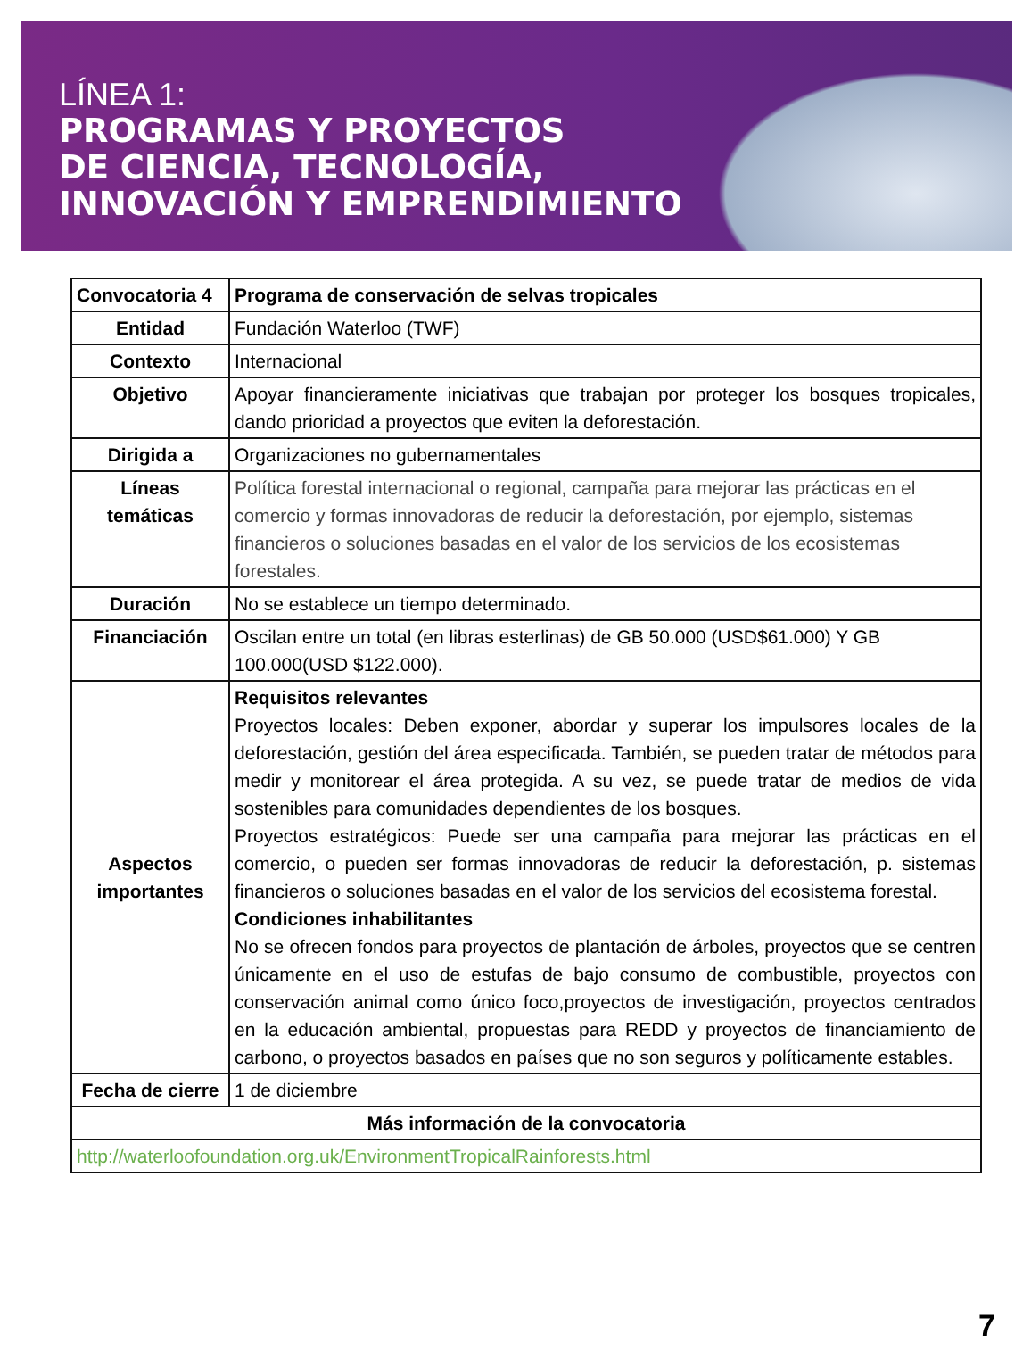LÍNEA 1:
PROGRAMAS Y PROYECTOS
DE CIENCIA, TECNOLOGÍA,
INNOVACIÓN Y EMPRENDIMIENTO
| Convocatoria 4 | Programa de conservación de selvas tropicales |
| Entidad | Fundación Waterloo (TWF) |
| Contexto | Internacional |
| Objetivo | Apoyar financieramente iniciativas que trabajan por proteger los bosques tropicales, dando prioridad a proyectos que eviten la deforestación. |
| Dirigida a | Organizaciones no gubernamentales |
| Líneas temáticas | Política forestal internacional o regional, campaña para mejorar las prácticas en el comercio y formas innovadoras de reducir la deforestación, por ejemplo, sistemas financieros o soluciones basadas en el valor de los servicios de los ecosistemas forestales. |
| Duración | No se establece un tiempo determinado. |
| Financiación | Oscilan entre un total (en libras esterlinas) de GB 50.000 (USD$61.000) Y GB 100.000(USD $122.000). |
| Aspectos importantes | Requisitos relevantes Proyectos locales: Deben exponer, abordar y superar los impulsores locales de la deforestación, gestión del área especificada. También, se pueden tratar de métodos para medir y monitorear el área protegida. A su vez, se puede tratar de medios de vida sostenibles para comunidades dependientes de los bosques. Proyectos estratégicos: Puede ser una campaña para mejorar las prácticas en el comercio, o pueden ser formas innovadoras de reducir la deforestación, p. sistemas financieros o soluciones basadas en el valor de los servicios del ecosistema forestal. Condiciones inhabilitantes No se ofrecen fondos para proyectos de plantación de árboles, proyectos que se centren únicamente en el uso de estufas de bajo consumo de combustible, proyectos con conservación animal como único foco,proyectos de investigación, proyectos centrados en la educación ambiental, propuestas para REDD y proyectos de financiamiento de carbono, o proyectos basados en países que no son seguros y políticamente estables. |
| Fecha de cierre | 1 de diciembre |
| Más información de la convocatoria | |
| http://waterloofoundation.org.uk/EnvironmentTropicalRainforests.html | |
7